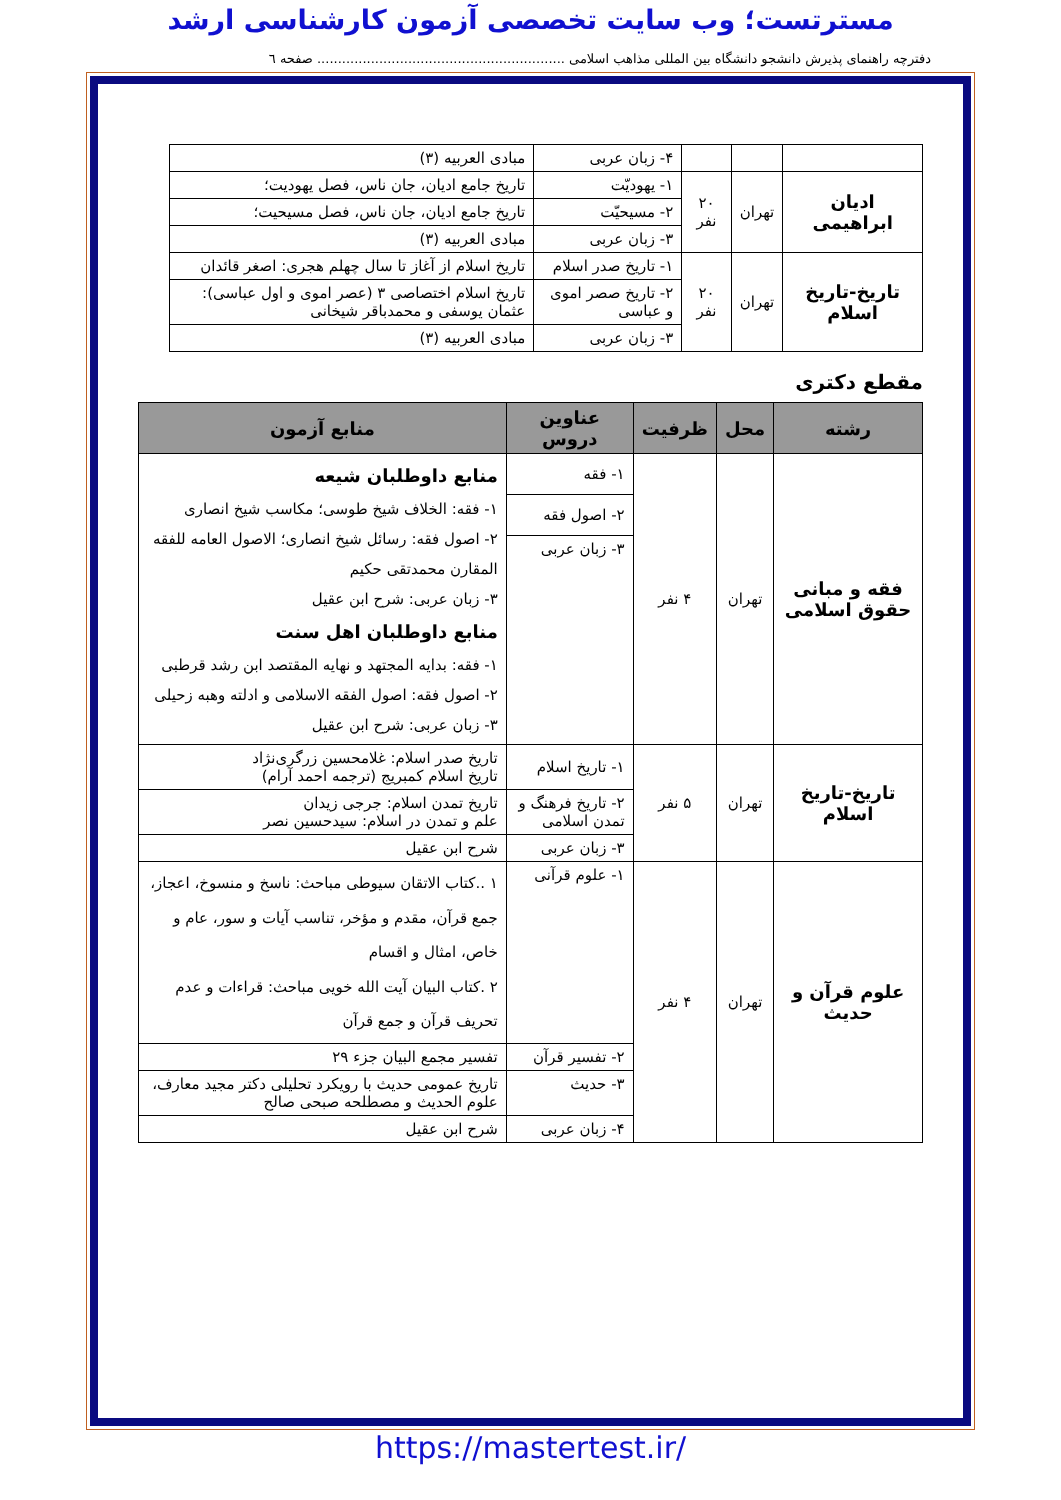مسترتست؛ وب سایت تخصصی آزمون کارشناسی ارشد
دفترچه راهنمای پذیرش دانشجو دانشگاه بین المللی مذاهب اسلامی ............................................................ صفحه ٦
| | | | ۴- زبان عربی | مبادی العربیه (۳) |
| ادیان ابراهیمی | تهران | ۲۰ نفر | ۱- یهودیّت | تاریخ جامع ادیان، جان ناس، فصل یهودیت؛ |
| | | | ۲- مسیحیّت | تاریخ جامع ادیان، جان ناس، فصل مسیحیت؛ |
| | | | ۳- زبان عربی | مبادی العربیه (۳) |
| تاریخ-تاریخ اسلام | تهران | ۲۰ نفر | ۱- تاریخ صدر اسلام | تاریخ اسلام از آغاز تا سال چهلم هجری: اصغر قائدان |
| | | | ۲- تاریخ صصر اموی و عباسی | تاریخ اسلام اختصاصی ۳ (عصر اموی و اول عباسی): عثمان یوسفی و محمدباقر شیخانی |
| | | | ۳- زبان عربی | مبادی العربیه (۳) |
مقطع دکتری
| رشته | محل | ظرفیت | عناوین دروس | منابع آزمون |
| --- | --- | --- | --- | --- |
| فقه و مبانی حقوق اسلامی | تهران | ۴ نفر | ۱- فقه | منابع داوطلبان شیعه ۱- فقه: الخلاف شیخ طوسی؛ مکاسب شیخ انصاری ۲- اصول فقه: رسائل شیخ انصاری؛ الاصول العامه للفقه المقارن محمدتقی حکیم ۳- زبان عربی: شرح ابن عقیل منابع داوطلبان اهل سنت ۱- فقه: بدایه المجتهد و نهایه المقتصد ابن رشد قرطبی ۲- اصول فقه: اصول الفقه الاسلامی و ادلته وهبه زحیلی ۳- زبان عربی: شرح ابن عقیل |
| | | | ۲- اصول فقه | |
| | | | ۳- زبان عربی | |
| تاریخ-تاریخ اسلام | تهران | ۵ نفر | ۱- تاریخ اسلام | تاریخ صدر اسلام: غلامحسین زرگری‌نژاد تاریخ اسلام کمبریج (ترجمه احمد آرام) |
| | | | ۲- تاریخ فرهنگ و تمدن اسلامی | تاریخ تمدن اسلام: جرجی زیدان علم و تمدن در اسلام: سیدحسین نصر |
| | | | ۳- زبان عربی | شرح ابن عقیل |
| علوم قرآن و حدیث | تهران | ۴ نفر | ۱- علوم قرآنی | ۱ ..کتاب الاتقان سیوطی مباحث: ناسخ و منسوخ، اعجاز، جمع قرآن، مقدم و مؤخر، تناسب آیات و سور، عام و خاص، امثال و اقسام ۲ .کتاب البیان آیت الله خویی مباحث: قراءات و عدم تحریف قرآن و جمع قرآن |
| | | | ۲- تفسیر قرآن | تفسیر مجمع البیان جزء ۲۹ |
| | | | ۳- حدیث | تاریخ عمومی حدیث با رویکرد تحلیلی دکتر مجید معارف، علوم الحدیث و مصطلحه صبحی صالح |
| | | | ۴- زبان عربی | شرح ابن عقیل |
https://mastertest.ir/